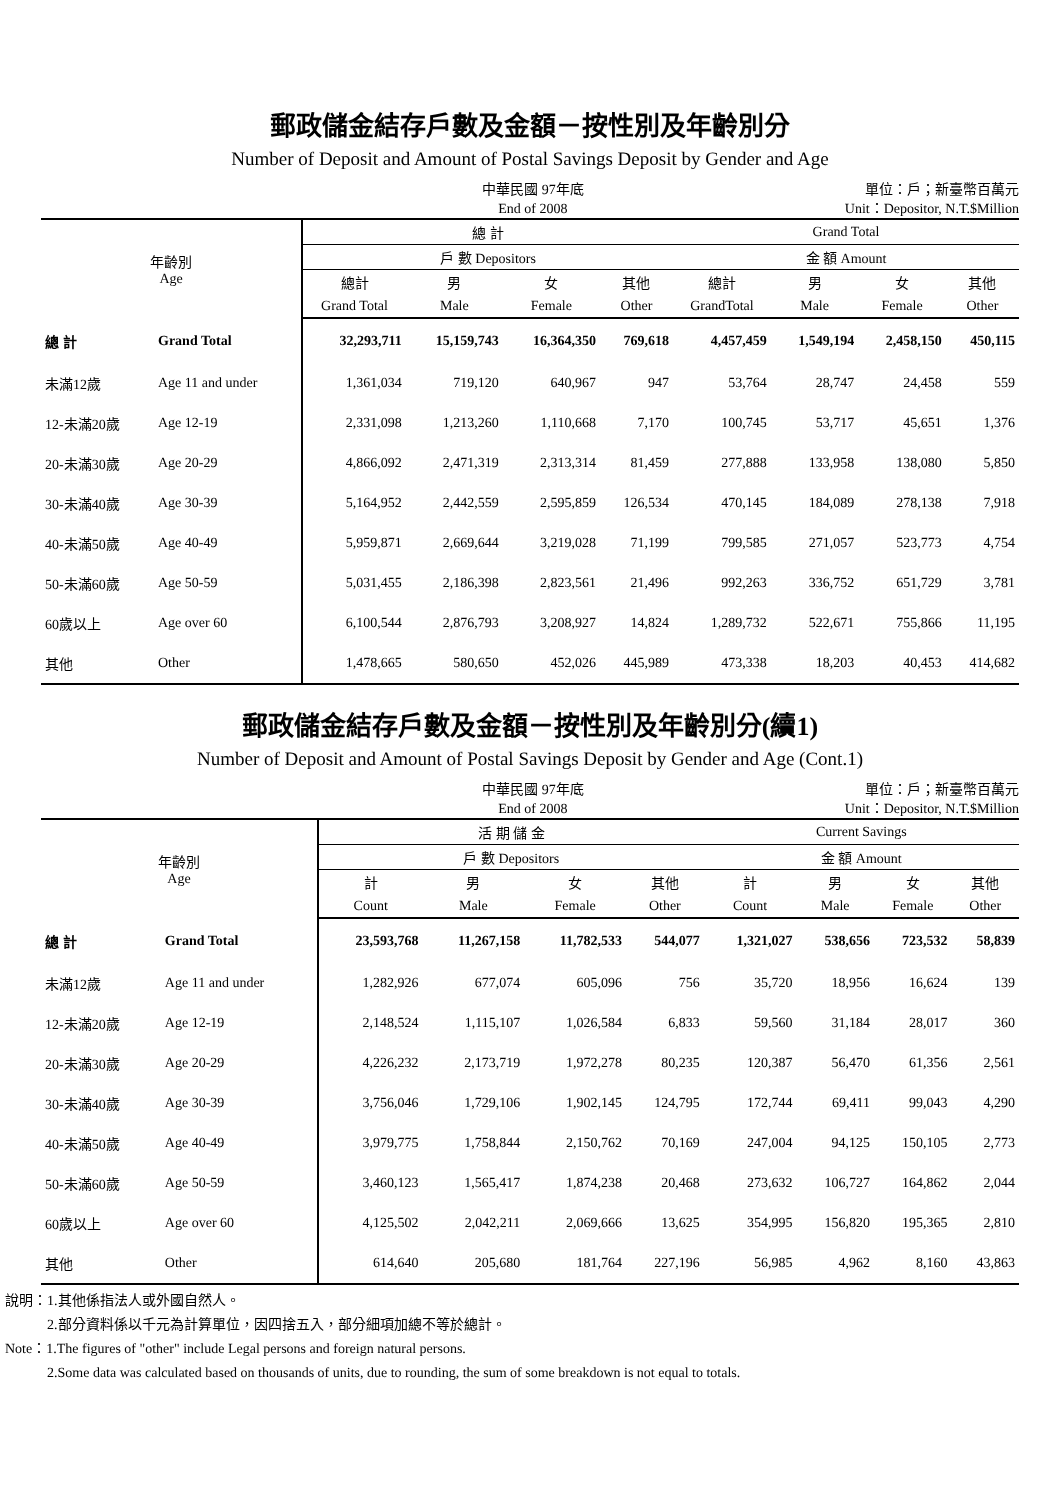郵政儲金結存戶數及金額－按性別及年齡別分
Number of Deposit and Amount of Postal Savings Deposit by Gender and Age
中華民國 97年底
End of 2008
單位：戶；新臺幣百萬元
Unit：Depositor, N.T.$Million
| 年齡別 Age | | 總 計 | | | | Grand Total | | | |
| --- | --- | --- | --- | --- | --- | --- | --- | --- | --- |
| | | 戶 數 Depositors | | | | 金 額 Amount | | | |
| | | 總計 | 男 | 女 | 其他 | 總計 | 男 | 女 | 其他 |
| | | Grand Total | Male | Female | Other | GrandTotal | Male | Female | Other |
| 總 計 | Grand Total | 32,293,711 | 15,159,743 | 16,364,350 | 769,618 | 4,457,459 | 1,549,194 | 2,458,150 | 450,115 |
| 未滿12歲 | Age 11 and under | 1,361,034 | 719,120 | 640,967 | 947 | 53,764 | 28,747 | 24,458 | 559 |
| 12-未滿20歲 | Age 12-19 | 2,331,098 | 1,213,260 | 1,110,668 | 7,170 | 100,745 | 53,717 | 45,651 | 1,376 |
| 20-未滿30歲 | Age 20-29 | 4,866,092 | 2,471,319 | 2,313,314 | 81,459 | 277,888 | 133,958 | 138,080 | 5,850 |
| 30-未滿40歲 | Age 30-39 | 5,164,952 | 2,442,559 | 2,595,859 | 126,534 | 470,145 | 184,089 | 278,138 | 7,918 |
| 40-未滿50歲 | Age 40-49 | 5,959,871 | 2,669,644 | 3,219,028 | 71,199 | 799,585 | 271,057 | 523,773 | 4,754 |
| 50-未滿60歲 | Age 50-59 | 5,031,455 | 2,186,398 | 2,823,561 | 21,496 | 992,263 | 336,752 | 651,729 | 3,781 |
| 60歲以上 | Age over 60 | 6,100,544 | 2,876,793 | 3,208,927 | 14,824 | 1,289,732 | 522,671 | 755,866 | 11,195 |
| 其他 | Other | 1,478,665 | 580,650 | 452,026 | 445,989 | 473,338 | 18,203 | 40,453 | 414,682 |
郵政儲金結存戶數及金額－按性別及年齡別分(續1)
Number of Deposit and Amount of Postal Savings Deposit by Gender and Age (Cont.1)
中華民國 97年底
End of 2008
單位：戶；新臺幣百萬元
Unit：Depositor, N.T.$Million
| 年齡別 Age | | 活 期 儲 金 | | | | Current Savings | | | |
| --- | --- | --- | --- | --- | --- | --- | --- | --- | --- |
| | | 戶 數 Depositors | | | | 金 額 Amount | | | |
| | | 計 | 男 | 女 | 其他 | 計 | 男 | 女 | 其他 |
| | | Count | Male | Female | Other | Count | Male | Female | Other |
| 總 計 | Grand Total | 23,593,768 | 11,267,158 | 11,782,533 | 544,077 | 1,321,027 | 538,656 | 723,532 | 58,839 |
| 未滿12歲 | Age 11 and under | 1,282,926 | 677,074 | 605,096 | 756 | 35,720 | 18,956 | 16,624 | 139 |
| 12-未滿20歲 | Age 12-19 | 2,148,524 | 1,115,107 | 1,026,584 | 6,833 | 59,560 | 31,184 | 28,017 | 360 |
| 20-未滿30歲 | Age 20-29 | 4,226,232 | 2,173,719 | 1,972,278 | 80,235 | 120,387 | 56,470 | 61,356 | 2,561 |
| 30-未滿40歲 | Age 30-39 | 3,756,046 | 1,729,106 | 1,902,145 | 124,795 | 172,744 | 69,411 | 99,043 | 4,290 |
| 40-未滿50歲 | Age 40-49 | 3,979,775 | 1,758,844 | 2,150,762 | 70,169 | 247,004 | 94,125 | 150,105 | 2,773 |
| 50-未滿60歲 | Age 50-59 | 3,460,123 | 1,565,417 | 1,874,238 | 20,468 | 273,632 | 106,727 | 164,862 | 2,044 |
| 60歲以上 | Age over 60 | 4,125,502 | 2,042,211 | 2,069,666 | 13,625 | 354,995 | 156,820 | 195,365 | 2,810 |
| 其他 | Other | 614,640 | 205,680 | 181,764 | 227,196 | 56,985 | 4,962 | 8,160 | 43,863 |
說明：1.其他係指法人或外國自然人。
2.部分資料係以千元為計算單位，因四捨五入，部分細項加總不等於總計。
Note：1.The figures of "other" include Legal persons and foreign natural persons.
2.Some data was calculated based on thousands of units, due to rounding, the sum of some breakdown is not equal to totals.